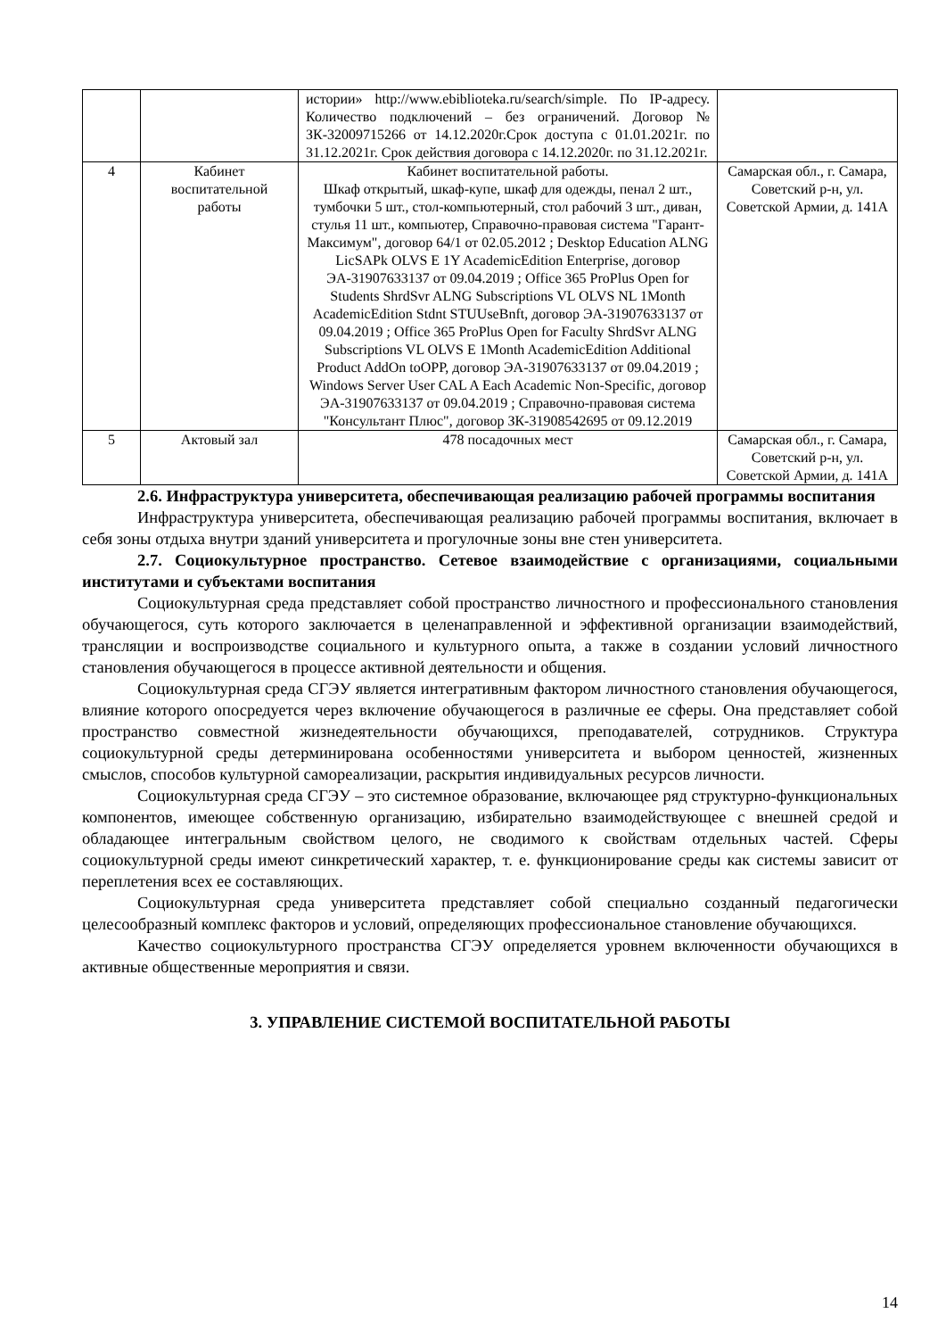| | | истории» http://www.ebiblioteka.ru/search/simple. По IP-адресу. Количество подключений – без ограничений. Договор № ЗК-32009715266 от 14.12.2020г.Срок доступа с 01.01.2021г. по 31.12.2021г. Срок действия договора с 14.12.2020г. по 31.12.2021г. | |
| 4 | Кабинет воспитательной работы | Кабинет воспитательной работы. Шкаф открытый, шкаф-купе, шкаф для одежды, пенал 2 шт., тумбочки 5 шт., стол-компьютерный, стол рабочий 3 шт., диван, стулья 11 шт., компьютер, Справочно-правовая система "Гарант-Максимум", договор 64/1 от 02.05.2012 ; Desktop Education ALNG LicSAPk OLVS E 1Y AcademicEdition Enterprise, договор ЭА-31907633137 от 09.04.2019 ; Office 365 ProPlus Open for Students ShrdSvr ALNG Subscriptions VL OLVS NL 1Month AcademicEdition Stdnt STUUseBnft, договор ЭА-31907633137 от 09.04.2019 ; Office 365 ProPlus Open for Faculty ShrdSvr ALNG Subscriptions VL OLVS E 1Month AcademicEdition Additional Product AddOn toOPP, договор ЭА-31907633137 от 09.04.2019 ; Windows Server User CAL A Each Academic Non-Specific, договор ЭА-31907633137 от 09.04.2019 ; Справочно-правовая система "Консультант Плюс", договор ЗК-31908542695 от 09.12.2019 | Самарская обл., г. Самара, Советский р-н, ул. Советской Армии, д. 141А |
| 5 | Актовый зал | 478 посадочных мест | Самарская обл., г. Самара, Советский р-н, ул. Советской Армии, д. 141А |
2.6. Инфраструктура университета, обеспечивающая реализацию рабочей программы воспитания
Инфраструктура университета, обеспечивающая реализацию рабочей программы воспитания, включает в себя зоны отдыха внутри зданий университета и прогулочные зоны вне стен университета.
2.7. Социокультурное пространство. Сетевое взаимодействие с организациями, социальными институтами и субъектами воспитания
Социокультурная среда представляет собой пространство личностного и профессионального становления обучающегося, суть которого заключается в целенаправленной и эффективной организации взаимодействий, трансляции и воспроизводстве социального и культурного опыта, а также в создании условий личностного становления обучающегося в процессе активной деятельности и общения.
Социокультурная среда СГЭУ является интегративным фактором личностного становления обучающегося, влияние которого опосредуется через включение обучающегося в различные ее сферы. Она представляет собой пространство совместной жизнедеятельности обучающихся, преподавателей, сотрудников. Структура социокультурной среды детерминирована особенностями университета и выбором ценностей, жизненных смыслов, способов культурной самореализации, раскрытия индивидуальных ресурсов личности.
Социокультурная среда СГЭУ – это системное образование, включающее ряд структурно-функциональных компонентов, имеющее собственную организацию, избирательно взаимодействующее с внешней средой и обладающее интегральным свойством целого, не сводимого к свойствам отдельных частей. Сферы социокультурной среды имеют синкретический характер, т. е. функционирование среды как системы зависит от переплетения всех ее составляющих.
Социокультурная среда университета представляет собой специально созданный педагогически целесообразный комплекс факторов и условий, определяющих профессиональное становление обучающихся.
Качество социокультурного пространства СГЭУ определяется уровнем включенности обучающихся в активные общественные мероприятия и связи.
3. УПРАВЛЕНИЕ СИСТЕМОЙ ВОСПИТАТЕЛЬНОЙ РАБОТЫ
14